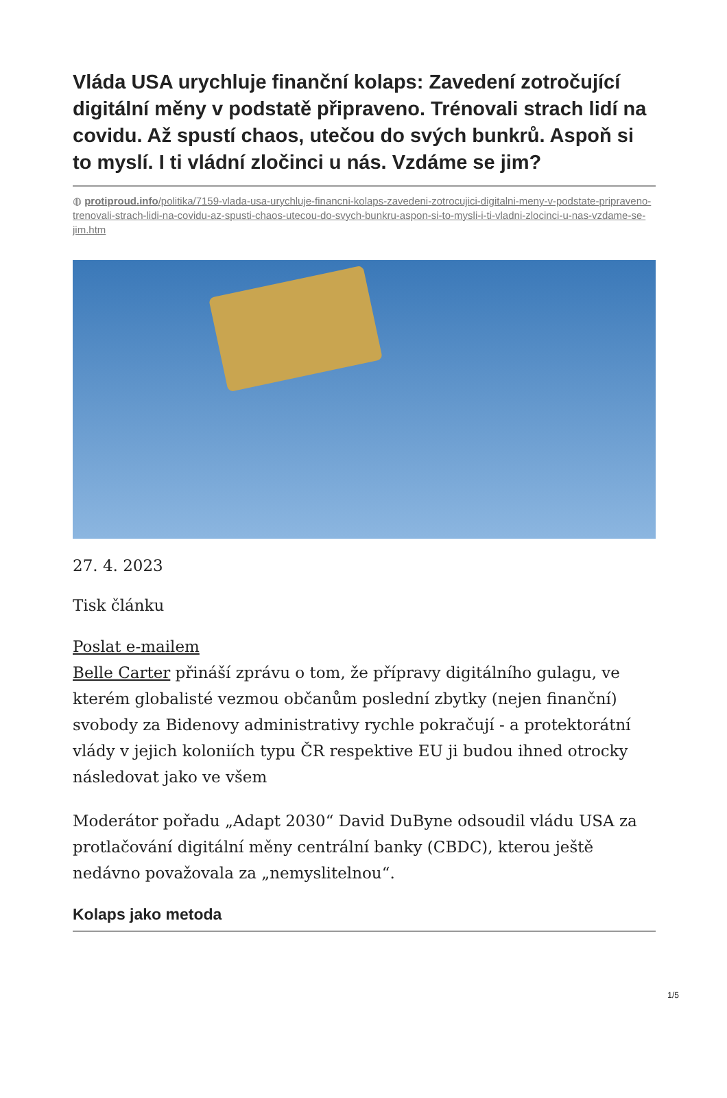Vláda USA urychluje finanční kolaps: Zavedení zotročující digitální měny v podstatě připraveno. Trénovali strach lidí na covidu. Až spustí chaos, utečou do svých bunkrů. Aspoň si to myslí. I ti vládní zločinci u nás. Vzdáme se jim?
◍ protiproud.info/politika/7159-vlada-usa-urychluje-financni-kolaps-zavedeni-zotrocujici-digitalni-meny-v-podstate-pripraveno-trenovali-strach-lidi-na-covidu-az-spusti-chaos-utecou-do-svych-bunkru-aspon-si-to-mysli-i-ti-vladni-zlocinci-u-nas-vzdame-se-jim.htm
27. 4. 2023
Tisk článku
Poslat e-mailem
Belle Carter přináší zprávu o tom, že přípravy digitálního gulagu, ve kterém globalisté vezmou občanům poslední zbytky (nejen finanční) svobody za Bidenovy administrativy rychle pokračují - a protektorátní vlády v jejich koloniích typu ČR respektive EU ji budou ihned otrocky následovat jako ve všem
Moderátor pořadu „Adapt 2030“ David DuByne odsoudil vládu USA za protlačování digitální měny centrální banky (CBDC), kterou ještě nedávno považovala za „nemyslitelnou“.
Kolaps jako metoda
1/5